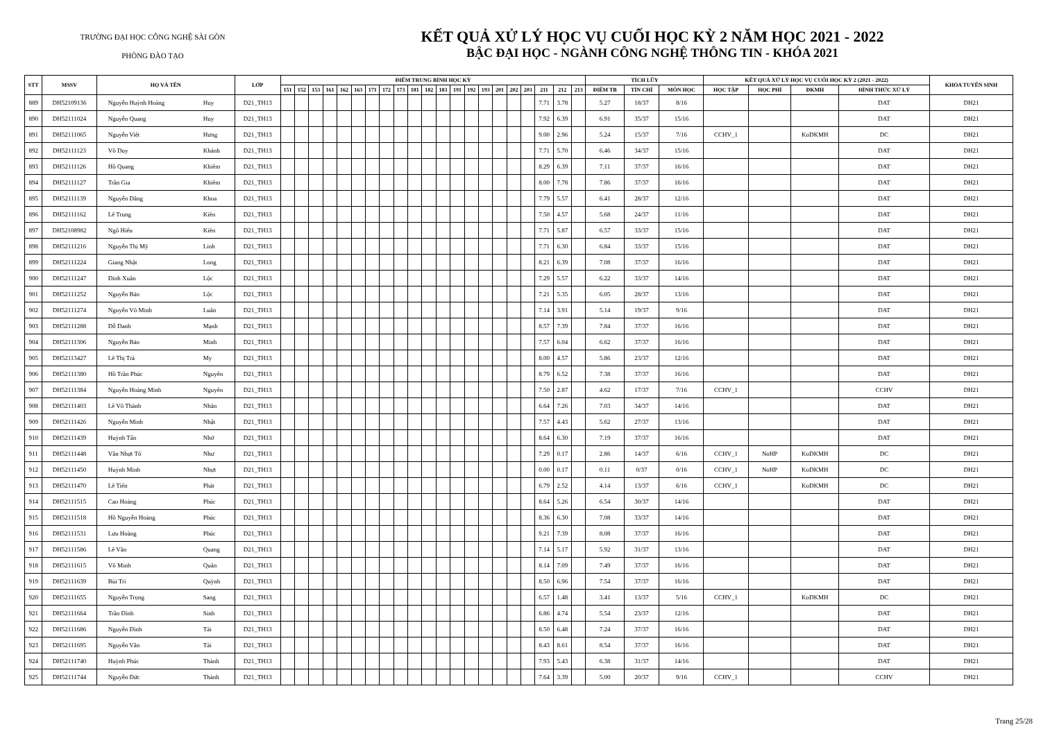TRƯỜNG ĐẠI HỌC CÔNG NGHỆ SÀI GÒN
PHÒNG ĐÀO TẠO
KẾT QUẢ XỬ LÝ HỌC VỤ CUỐI HỌC KỲ 2 NĂM HỌC 2021 - 2022
BẬC ĐẠI HỌC - NGÀNH CÔNG NGHỆ THÔNG TIN - KHÓA 2021
| STT | MSSV | HỌ VÀ TÊN | | LỚP | ĐIỂM TRUNG BÌNH HỌC KỲ | | | | | | | | | | | | | | | | | | | | | TÍCH LŨY | | | KẾT QUẢ XỬ LÝ HỌC VỤ CUỐI HỌC KỲ 2 (2021 - 2022) | | | | KHÓA TUYỂN SINH |
| --- | --- | --- | --- | --- | --- | --- | --- | --- | --- | --- | --- | --- | --- | --- | --- | --- | --- | --- | --- | --- | --- | --- | --- | --- | --- | --- | --- | --- | --- | --- | --- | --- | --- |
| | | | | | 151 | 152 | 153 | 161 | 162 | 163 | 171 | 172 | 173 | 181 | 182 | 183 | 191 | 192 | 193 | 201 | 202 | 203 | 211 | 212 | 213 | ĐIỂM TB | TÍN CHỈ | MÔN HỌC | HỌC TẬP | HỌC PHÍ | ĐKMH | HÌNH THỨC XỬ LÝ | |
| 889 | DH52109136 | Nguyễn Huỳnh Hoàng | Huy | D21_TH13 | | | | | | | | | | | | | | | | | | | 7.71 | 3.78 | | 5.27 | 18/37 | 8/16 | | | | DAT | DH21 |
| 890 | DH52111024 | Nguyễn Quang | Huy | D21_TH13 | | | | | | | | | | | | | | | | | | | 7.92 | 6.39 | | 6.91 | 35/37 | 15/16 | | | | DAT | DH21 |
| 891 | DH52111065 | Nguyễn Việt | Hưng | D21_TH13 | | | | | | | | | | | | | | | | | | | 9.00 | 2.96 | | 5.24 | 15/37 | 7/16 | CCHV_1 | | KoDKMH | DC | DH21 |
| 892 | DH52111123 | Võ Duy | Khánh | D21_TH13 | | | | | | | | | | | | | | | | | | | 7.71 | 5.70 | | 6.46 | 34/37 | 15/16 | | | | DAT | DH21 |
| 893 | DH52111126 | Hồ Quang | Khiêm | D21_TH13 | | | | | | | | | | | | | | | | | | | 8.29 | 6.39 | | 7.11 | 37/37 | 16/16 | | | | DAT | DH21 |
| 894 | DH52111127 | Trần Gia | Khiêm | D21_TH13 | | | | | | | | | | | | | | | | | | | 8.00 | 7.78 | | 7.86 | 37/37 | 16/16 | | | | DAT | DH21 |
| 895 | DH52111139 | Nguyễn Đăng | Khoa | D21_TH13 | | | | | | | | | | | | | | | | | | | 7.79 | 5.57 | | 6.41 | 28/37 | 12/16 | | | | DAT | DH21 |
| 896 | DH52111162 | Lê Trung | Kiên | D21_TH13 | | | | | | | | | | | | | | | | | | | 7.50 | 4.57 | | 5.68 | 24/37 | 11/16 | | | | DAT | DH21 |
| 897 | DH52108982 | Ngô Hiếu | Kiên | D21_TH13 | | | | | | | | | | | | | | | | | | | 7.71 | 5.87 | | 6.57 | 33/37 | 15/16 | | | | DAT | DH21 |
| 898 | DH52111216 | Nguyễn Thị Mỹ | Linh | D21_TH13 | | | | | | | | | | | | | | | | | | | 7.71 | 6.30 | | 6.84 | 33/37 | 15/16 | | | | DAT | DH21 |
| 899 | DH52111224 | Giang Nhật | Long | D21_TH13 | | | | | | | | | | | | | | | | | | | 8.21 | 6.39 | | 7.08 | 37/37 | 16/16 | | | | DAT | DH21 |
| 900 | DH52111247 | Đinh Xuân | Lộc | D21_TH13 | | | | | | | | | | | | | | | | | | | 7.29 | 5.57 | | 6.22 | 33/37 | 14/16 | | | | DAT | DH21 |
| 901 | DH52111252 | Nguyễn Bảo | Lộc | D21_TH13 | | | | | | | | | | | | | | | | | | | 7.21 | 5.35 | | 6.05 | 28/37 | 13/16 | | | | DAT | DH21 |
| 902 | DH52111274 | Nguyễn Võ Minh | Luân | D21_TH13 | | | | | | | | | | | | | | | | | | | 7.14 | 3.91 | | 5.14 | 19/37 | 9/16 | | | | DAT | DH21 |
| 903 | DH52111288 | Đỗ Danh | Mạnh | D21_TH13 | | | | | | | | | | | | | | | | | | | 8.57 | 7.39 | | 7.84 | 37/37 | 16/16 | | | | DAT | DH21 |
| 904 | DH52111306 | Nguyễn Bảo | Minh | D21_TH13 | | | | | | | | | | | | | | | | | | | 7.57 | 6.04 | | 6.62 | 37/37 | 16/16 | | | | DAT | DH21 |
| 905 | DH52113427 | Lê Thị Trà | My | D21_TH13 | | | | | | | | | | | | | | | | | | | 8.00 | 4.57 | | 5.86 | 23/37 | 12/16 | | | | DAT | DH21 |
| 906 | DH52111380 | Hồ Trần Phúc | Nguyên | D21_TH13 | | | | | | | | | | | | | | | | | | | 8.79 | 6.52 | | 7.38 | 37/37 | 16/16 | | | | DAT | DH21 |
| 907 | DH52111384 | Nguyễn Hoàng Minh | Nguyên | D21_TH13 | | | | | | | | | | | | | | | | | | | 7.50 | 2.87 | | 4.62 | 17/37 | 7/16 | CCHV_1 | | | CCHV | DH21 |
| 908 | DH52111403 | Lê Võ Thành | Nhân | D21_TH13 | | | | | | | | | | | | | | | | | | | 6.64 | 7.26 | | 7.03 | 34/37 | 14/16 | | | | DAT | DH21 |
| 909 | DH52111426 | Nguyễn Minh | Nhật | D21_TH13 | | | | | | | | | | | | | | | | | | | 7.57 | 4.43 | | 5.62 | 27/37 | 13/16 | | | | DAT | DH21 |
| 910 | DH52111439 | Huỳnh Tấn | Nhớ | D21_TH13 | | | | | | | | | | | | | | | | | | | 8.64 | 6.30 | | 7.19 | 37/37 | 16/16 | | | | DAT | DH21 |
| 911 | DH52111448 | Văn Nhựt Tố | Như | D21_TH13 | | | | | | | | | | | | | | | | | | | 7.29 | 0.17 | | 2.86 | 14/37 | 6/16 | CCHV_1 | NoHP | KoDKMH | DC | DH21 |
| 912 | DH52111450 | Huỳnh Minh | Nhựt | D21_TH13 | | | | | | | | | | | | | | | | | | | 0.00 | 0.17 | | 0.11 | 0/37 | 0/16 | CCHV_1 | NoHP | KoDKMH | DC | DH21 |
| 913 | DH52111470 | Lê Tiến | Phát | D21_TH13 | | | | | | | | | | | | | | | | | | | 6.79 | 2.52 | | 4.14 | 13/37 | 6/16 | CCHV_1 | | KoDKMH | DC | DH21 |
| 914 | DH52111515 | Cao Hoàng | Phúc | D21_TH13 | | | | | | | | | | | | | | | | | | | 8.64 | 5.26 | | 6.54 | 30/37 | 14/16 | | | | DAT | DH21 |
| 915 | DH52111518 | Hồ Nguyễn Hoàng | Phúc | D21_TH13 | | | | | | | | | | | | | | | | | | | 8.36 | 6.30 | | 7.08 | 33/37 | 14/16 | | | | DAT | DH21 |
| 916 | DH52111531 | Lưu Hoàng | Phúc | D21_TH13 | | | | | | | | | | | | | | | | | | | 9.21 | 7.39 | | 8.08 | 37/37 | 16/16 | | | | DAT | DH21 |
| 917 | DH52111586 | Lê Văn | Quang | D21_TH13 | | | | | | | | | | | | | | | | | | | 7.14 | 5.17 | | 5.92 | 31/37 | 13/16 | | | | DAT | DH21 |
| 918 | DH52111615 | Võ Minh | Quân | D21_TH13 | | | | | | | | | | | | | | | | | | | 8.14 | 7.09 | | 7.49 | 37/37 | 16/16 | | | | DAT | DH21 |
| 919 | DH52111639 | Bùi Trí | Quỳnh | D21_TH13 | | | | | | | | | | | | | | | | | | | 8.50 | 6.96 | | 7.54 | 37/37 | 16/16 | | | | DAT | DH21 |
| 920 | DH52111655 | Nguyễn Trọng | Sang | D21_TH13 | | | | | | | | | | | | | | | | | | | 6.57 | 1.48 | | 3.41 | 13/37 | 5/16 | CCHV_1 | | KoDKMH | DC | DH21 |
| 921 | DH52111664 | Trần Đình | Sinh | D21_TH13 | | | | | | | | | | | | | | | | | | | 6.86 | 4.74 | | 5.54 | 23/37 | 12/16 | | | | DAT | DH21 |
| 922 | DH52111686 | Nguyễn Đình | Tài | D21_TH13 | | | | | | | | | | | | | | | | | | | 8.50 | 6.48 | | 7.24 | 37/37 | 16/16 | | | | DAT | DH21 |
| 923 | DH52111695 | Nguyễn Văn | Tài | D21_TH13 | | | | | | | | | | | | | | | | | | | 8.43 | 8.61 | | 8.54 | 37/37 | 16/16 | | | | DAT | DH21 |
| 924 | DH52111740 | Huỳnh Phúc | Thành | D21_TH13 | | | | | | | | | | | | | | | | | | | 7.93 | 5.43 | | 6.38 | 31/37 | 14/16 | | | | DAT | DH21 |
| 925 | DH52111744 | Nguyễn Đức | Thành | D21_TH13 | | | | | | | | | | | | | | | | | | | 7.64 | 3.39 | | 5.00 | 20/37 | 9/16 | CCHV_1 | | | CCHV | DH21 |
Trang 25/28